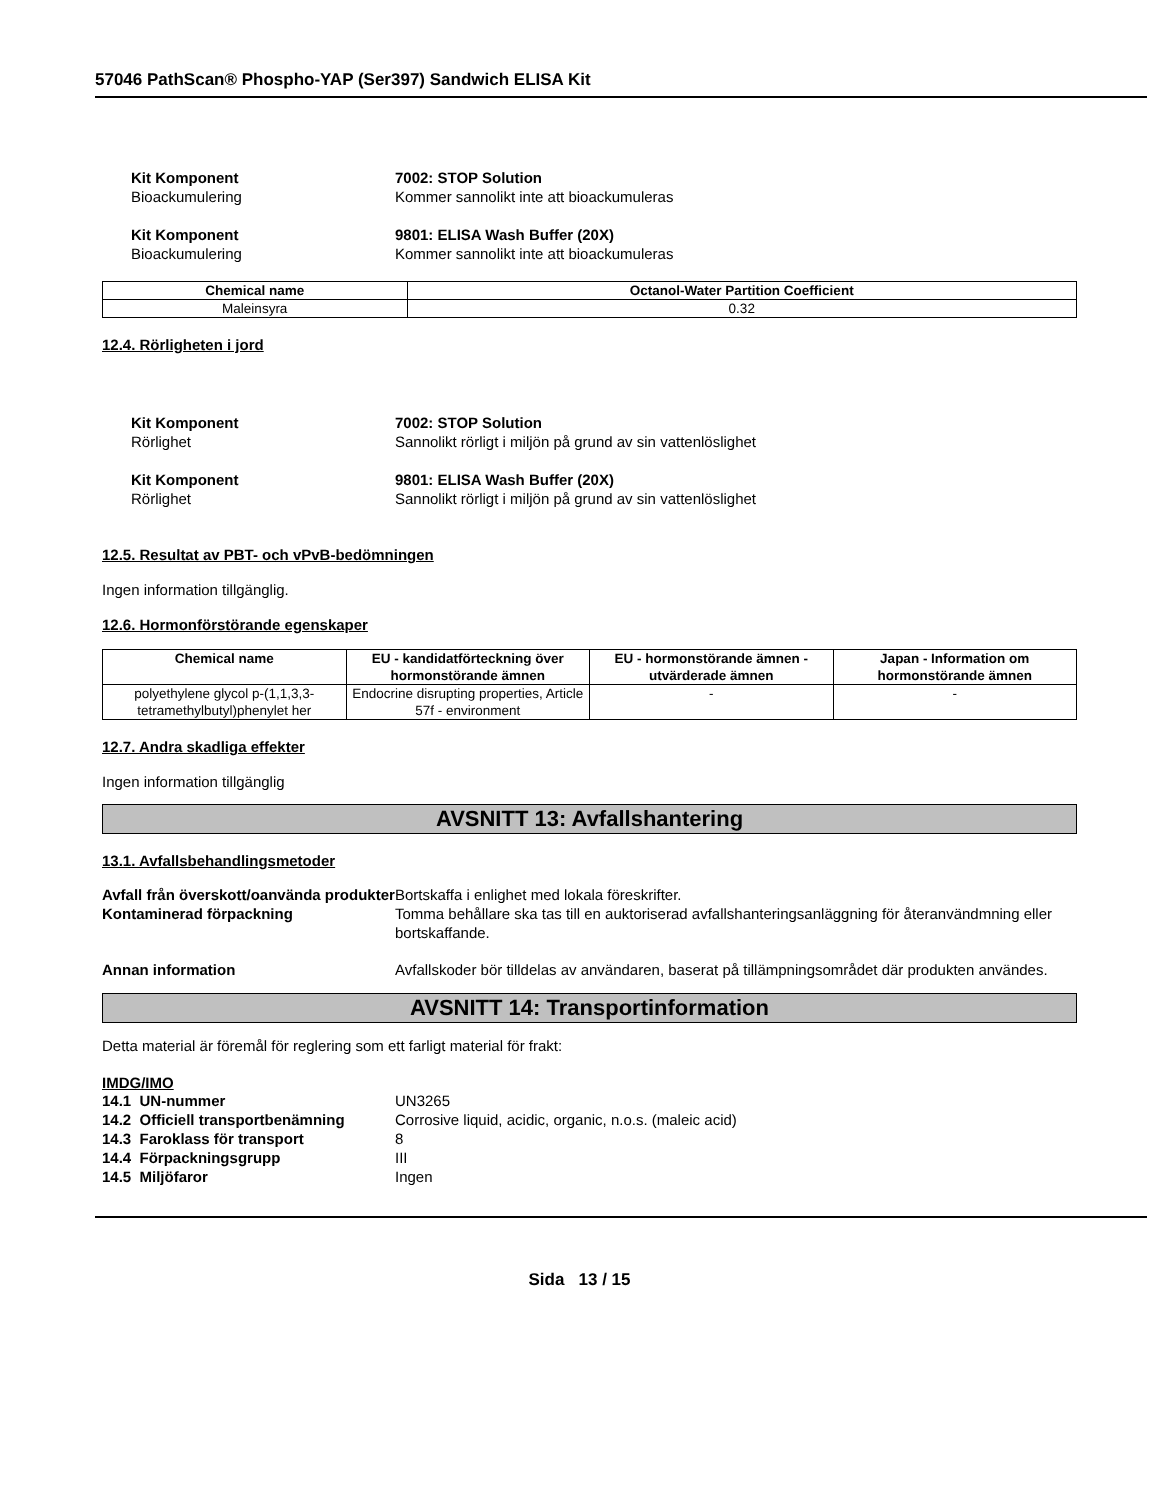57046 PathScan® Phospho-YAP (Ser397) Sandwich ELISA Kit
Kit Komponent 7002: STOP Solution Bioackumulering Kommer sannolikt inte att bioackumuleras
Kit Komponent 9801: ELISA Wash Buffer (20X) Bioackumulering Kommer sannolikt inte att bioackumuleras
| Chemical name | Octanol-Water Partition Coefficient |
| --- | --- |
| Maleinsyra | 0.32 |
12.4. Rörligheten i jord
Kit Komponent 7002: STOP Solution Rörlighet Sannolikt rörligt i miljön på grund av sin vattenlöslighet
Kit Komponent 9801: ELISA Wash Buffer (20X) Rörlighet Sannolikt rörligt i miljön på grund av sin vattenlöslighet
12.5. Resultat av PBT- och vPvB-bedömningen
Ingen information tillgänglig.
12.6. Hormonförstörande egenskaper
| Chemical name | EU - kandidatförteckning över hormonstörande ämnen | EU - hormonstörande ämnen - utvärderade ämnen | Japan - Information om hormonstörande ämnen |
| --- | --- | --- | --- |
| polyethylene glycol p-(1,1,3,3-tetramethylbutyl)phenylet her | Endocrine disrupting properties, Article 57f - environment | - | - |
12.7. Andra skadliga effekter
Ingen information tillgänglig
AVSNITT 13: Avfallshantering
13.1. Avfallsbehandlingsmetoder
Avfall från överskott/oanvända produkter Bortskaffa i enlighet med lokala föreskrifter. Kontaminerad förpackning Tomma behållare ska tas till en auktoriserad avfallshanteringsanläggning för återanvändmning eller bortskaffande. Annan information Avfallskoder bör tilldelas av användaren, baserat på tillämpningsområdet där produkten användes.
AVSNITT 14: Transportinformation
Detta material är föremål för reglering som ett farligt material för frakt:
IMDG/IMO
14.1 UN-nummer UN3265 14.2 Officiell transportbenämning Corrosive liquid, acidic, organic, n.o.s. (maleic acid) 14.3 Faroklass för transport 8 14.4 Förpackningsgrupp III 14.5 Miljöfaror Ingen
Sida 13 / 15